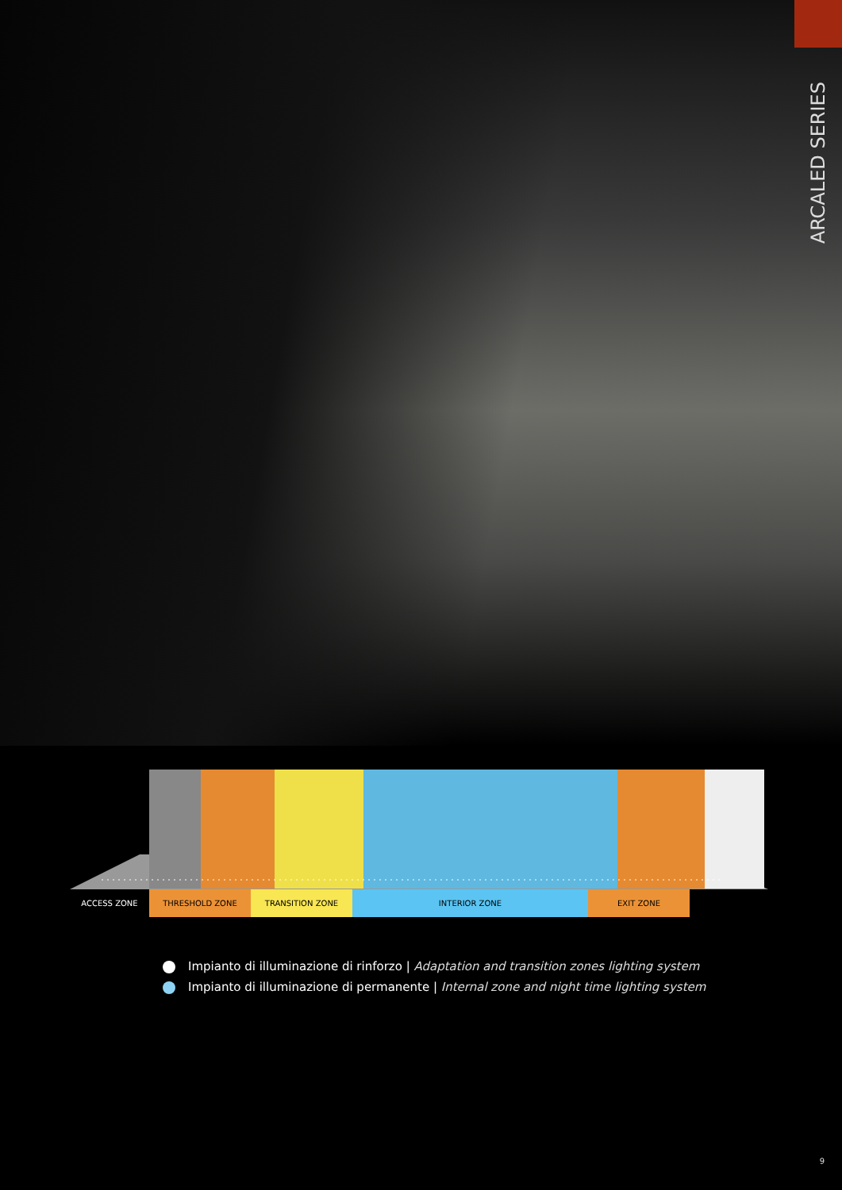ARCALED SERIES
ACCESS ZONE THRESHOLD ZONE TRANSITION ZONE INTERIOR ZONE EXIT ZONE
Impianto di illuminazione di rinforzo | Adaptation and transition zones lighting system
Impianto di illuminazione di permanente | Internal zone and night time lighting system
9